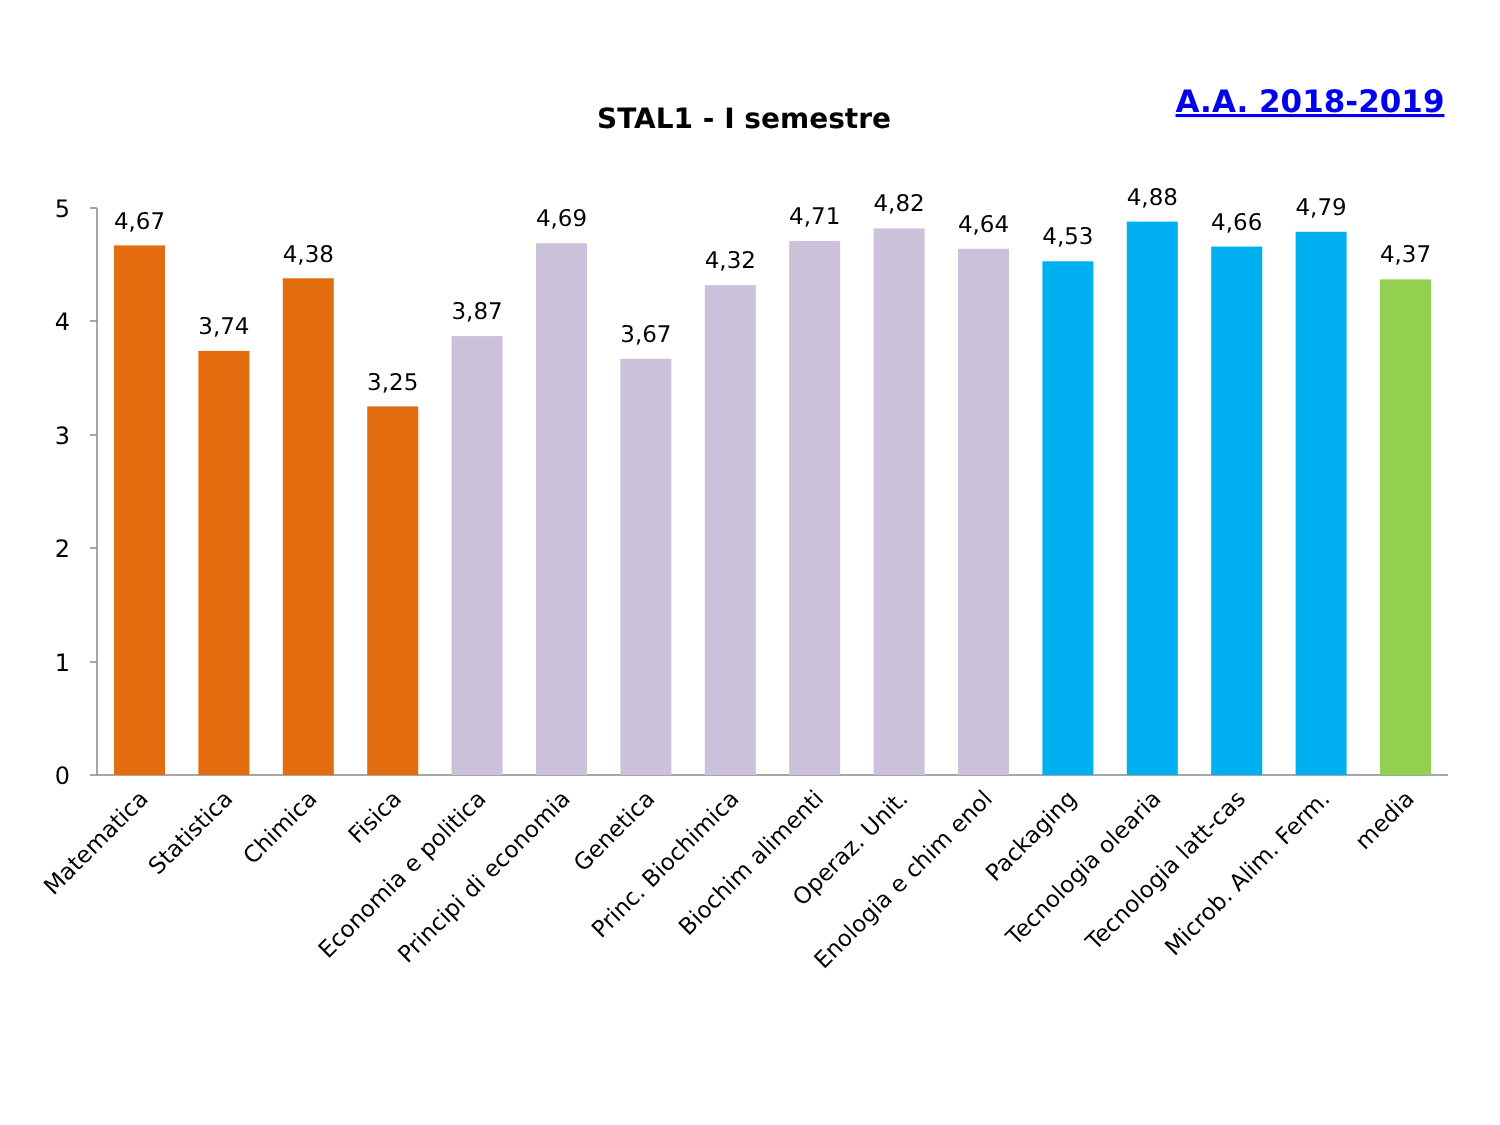A.A. 2018-2019
STAL1 - I semestre
5
4
3
2
1
0
4,67
3,74
4,38
3,25
3,87
4,69
3,67
4,32
4,71
4,82
4,64
4,53
4,88
4,66
4,79
4,37
Matematica
Statistica
Chimica
Fisica
Economia e politica
Principi di economia
Genetica
Princ. Biochimica
Biochim alimenti
Operaz. Unit.
Enologia e chim enol
Packaging
Tecnologia olearia
Tecnologia latt-cas
Microb. Alim. Ferm.
media